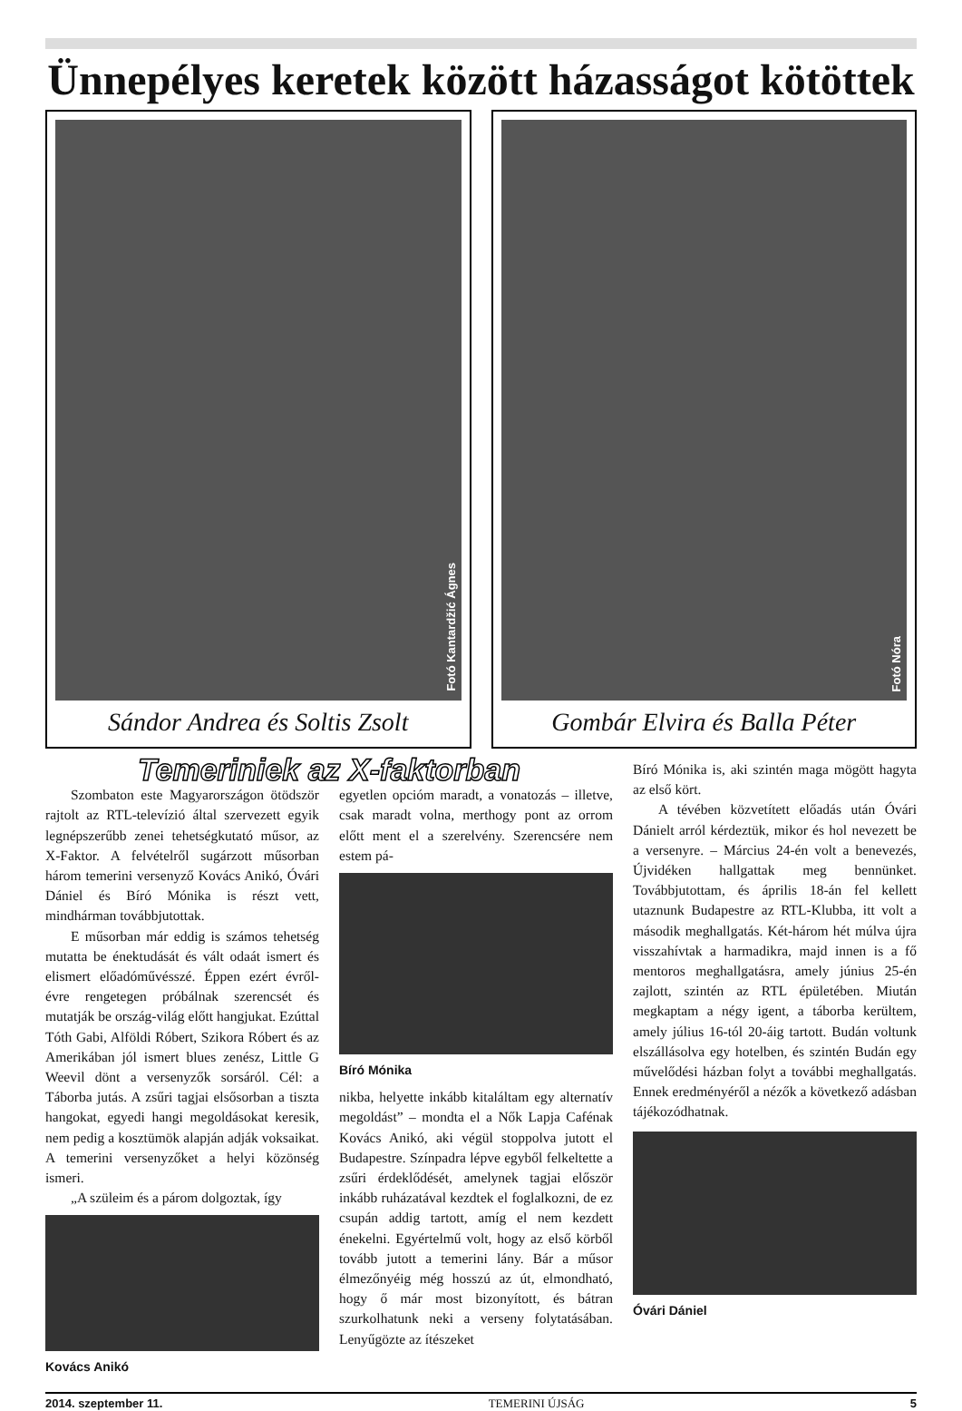Ünnepélyes keretek között házasságot kötöttek
Fotó Kantardžić Ágnes
Sándor Andrea és Soltis Zsolt
Fotó Nóra
Gombár Elvira és Balla Péter
Temeriniek az X-faktorban
Szombaton este Magyarországon ötödször rajtolt az RTL-televízió által szervezett egyik legnépszerűbb zenei tehetségkutató műsor, az X-Faktor. A felvételről sugárzott műsorban három temerini versenyző Kovács Anikó, Óvári Dániel és Bíró Mónika is részt vett, mindhárman továbbjutottak.
E műsorban már eddig is számos tehetség mutatta be énektudását és vált odaát ismert és elismert előadóművésszé. Éppen ezért évről-évre rengetegen próbálnak szerencsét és mutatják be ország-világ előtt hangjukat. Ezúttal Tóth Gabi, Alföldi Róbert, Szikora Róbert és az Amerikában jól ismert blues zenész, Little G Weevil dönt a versenyzők sorsáról. Cél: a Táborba jutás. A zsűri tagjai elsősorban a tiszta hangokat, egyedi hangi megoldásokat keresik, nem pedig a kosztümök alapján adják voksaikat. A temerini versenyzőket a helyi közönség ismeri.
„A szüleim és a párom dolgoztak, így
Kovács Anikó
egyetlen opcióm maradt, a vonatozás – illetve, csak maradt volna, merthogy pont az orrom előtt ment el a szerelvény. Szerencsére nem estem pá-
Bíró Mónika
nikba, helyette inkább kitaláltam egy alternatív megoldást” – mondta el a Nők Lapja Cafénak Kovács Anikó, aki végül stoppolva jutott el Budapestre. Színpadra lépve egyből felkeltette a zsűri érdeklődését, amelynek tagjai először inkább ruházatával kezdtek el foglalkozni, de ez csupán addig tartott, amíg el nem kezdett énekelni. Egyértelmű volt, hogy az első körből tovább jutott a temerini lány. Bár a műsor élmezőnyéig még hosszú az út, elmondható, hogy ő már most bizonyított, és bátran szurkolhatunk neki a verseny folytatásában. Lenyűgözte az ítészeket
Bíró Mónika is, aki szintén maga mögött hagyta az első kört.
A tévében közvetített előadás után Óvári Dánielt arról kérdeztük, mikor és hol nevezett be a versenyre. – Március 24-én volt a benevezés, Újvidéken hallgattak meg bennünket. Továbbjutottam, és április 18-án fel kellett utaznunk Budapestre az RTL-Klubba, itt volt a második meghallgatás. Két-három hét múlva újra visszahívtak a harmadikra, majd innen is a fő mentoros meghallgatásra, amely június 25-én zajlott, szintén az RTL épületében. Miután megkaptam a négy igent, a táborba kerültem, amely július 16-tól 20-áig tartott. Budán voltunk elszállásolva egy hotelben, és szintén Budán egy művelődési házban folyt a további meghallgatás. Ennek eredményéről a nézők a következő adásban tájékozódhatnak.
Óvári Dániel
2014. szeptember 11. TEMERINI ÚJSÁG 5